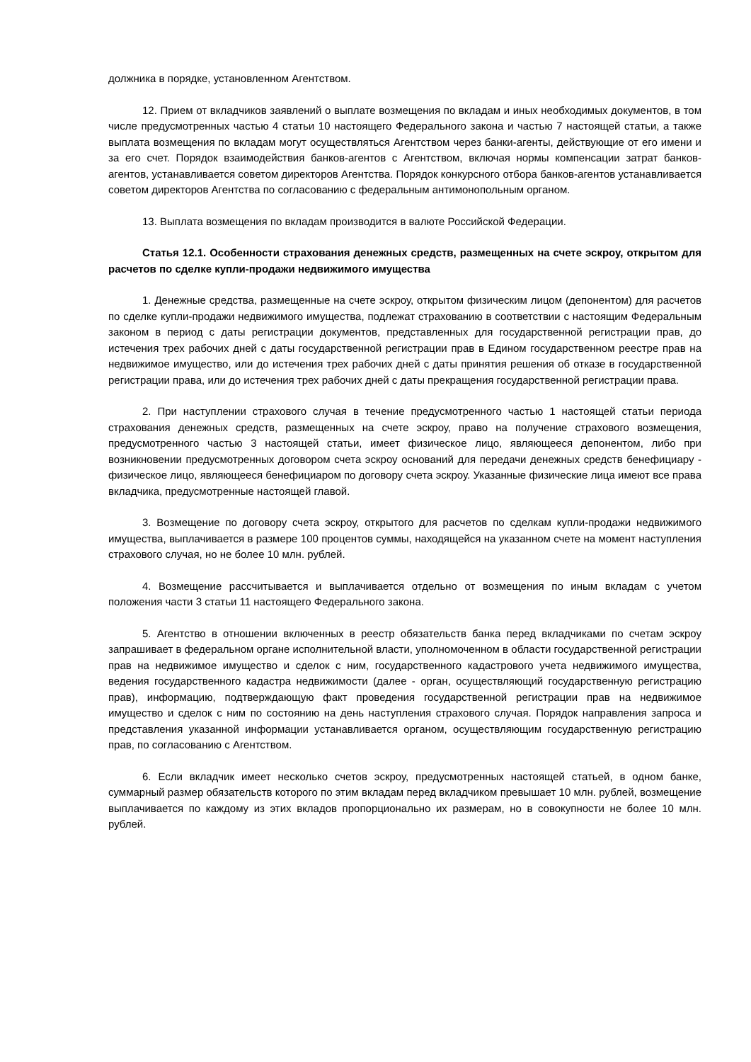должника в порядке, установленном Агентством.
12. Прием от вкладчиков заявлений о выплате возмещения по вкладам и иных необходимых документов, в том числе предусмотренных частью 4 статьи 10 настоящего Федерального закона и частью 7 настоящей статьи, а также выплата возмещения по вкладам могут осуществляться Агентством через банки-агенты, действующие от его имени и за его счет. Порядок взаимодействия банков-агентов с Агентством, включая нормы компенсации затрат банков-агентов, устанавливается советом директоров Агентства. Порядок конкурсного отбора банков-агентов устанавливается советом директоров Агентства по согласованию с федеральным антимонопольным органом.
13. Выплата возмещения по вкладам производится в валюте Российской Федерации.
Статья 12.1. Особенности страхования денежных средств, размещенных на счете эскроу, открытом для расчетов по сделке купли-продажи недвижимого имущества
1. Денежные средства, размещенные на счете эскроу, открытом физическим лицом (депонентом) для расчетов по сделке купли-продажи недвижимого имущества, подлежат страхованию в соответствии с настоящим Федеральным законом в период с даты регистрации документов, представленных для государственной регистрации прав, до истечения трех рабочих дней с даты государственной регистрации прав в Едином государственном реестре прав на недвижимое имущество, или до истечения трех рабочих дней с даты принятия решения об отказе в государственной регистрации права, или до истечения трех рабочих дней с даты прекращения государственной регистрации права.
2. При наступлении страхового случая в течение предусмотренного частью 1 настоящей статьи периода страхования денежных средств, размещенных на счете эскроу, право на получение страхового возмещения, предусмотренного частью 3 настоящей статьи, имеет физическое лицо, являющееся депонентом, либо при возникновении предусмотренных договором счета эскроу оснований для передачи денежных средств бенефициару - физическое лицо, являющееся бенефициаром по договору счета эскроу. Указанные физические лица имеют все права вкладчика, предусмотренные настоящей главой.
3. Возмещение по договору счета эскроу, открытого для расчетов по сделкам купли-продажи недвижимого имущества, выплачивается в размере 100 процентов суммы, находящейся на указанном счете на момент наступления страхового случая, но не более 10 млн. рублей.
4. Возмещение рассчитывается и выплачивается отдельно от возмещения по иным вкладам с учетом положения части 3 статьи 11 настоящего Федерального закона.
5. Агентство в отношении включенных в реестр обязательств банка перед вкладчиками по счетам эскроу запрашивает в федеральном органе исполнительной власти, уполномоченном в области государственной регистрации прав на недвижимое имущество и сделок с ним, государственного кадастрового учета недвижимого имущества, ведения государственного кадастра недвижимости (далее - орган, осуществляющий государственную регистрацию прав), информацию, подтверждающую факт проведения государственной регистрации прав на недвижимое имущество и сделок с ним по состоянию на день наступления страхового случая. Порядок направления запроса и представления указанной информации устанавливается органом, осуществляющим государственную регистрацию прав, по согласованию с Агентством.
6. Если вкладчик имеет несколько счетов эскроу, предусмотренных настоящей статьей, в одном банке, суммарный размер обязательств которого по этим вкладам перед вкладчиком превышает 10 млн. рублей, возмещение выплачивается по каждому из этих вкладов пропорционально их размерам, но в совокупности не более 10 млн. рублей.